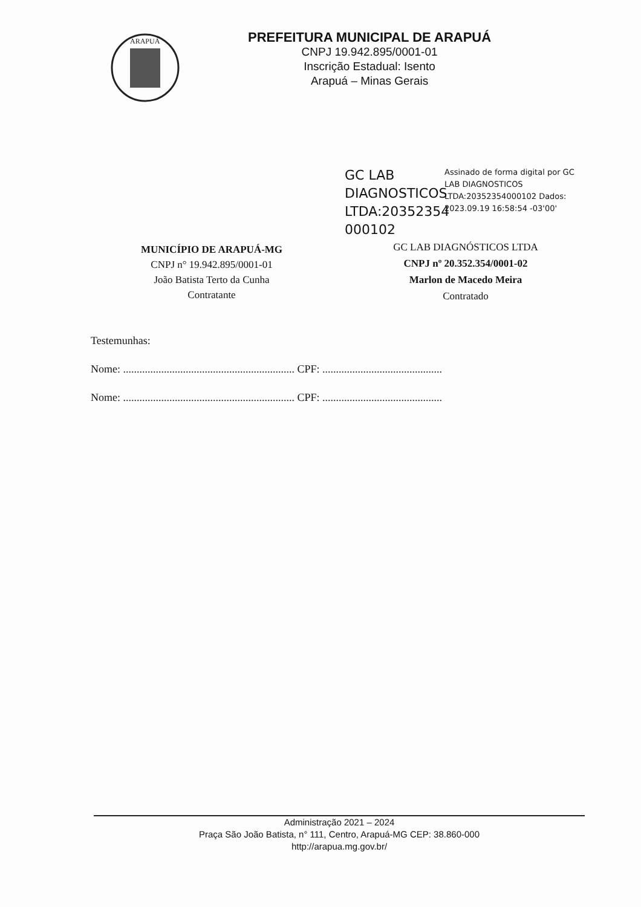ARAPUÁ
PREFEITURA MUNICIPAL DE ARAPUÁ
CNPJ 19.942.895/0001-01
Inscrição Estadual: Isento
Arapuá – Minas Gerais
MUNICÍPIO DE ARAPUÁ-MG
CNPJ n° 19.942.895/0001-01
João Batista Terto da Cunha
Contratante
GC LAB DIAGNOSTICOS LTDA:20352354 000102
Assinado de forma digital por GC LAB DIAGNOSTICOS LTDA:20352354000102 Dados: 2023.09.19 16:58:54 -03'00'
GC LAB DIAGNÓSTICOS LTDA
CNPJ nº 20.352.354/0001-02
Marlon de Macedo Meira
Contratado
Testemunhas:
Nome: ............................................................... CPF: ............................................
Nome: ............................................................... CPF: ............................................
Administração 2021 – 2024
Praça São João Batista, n° 111, Centro, Arapuá-MG CEP: 38.860-000
http://arapua.mg.gov.br/